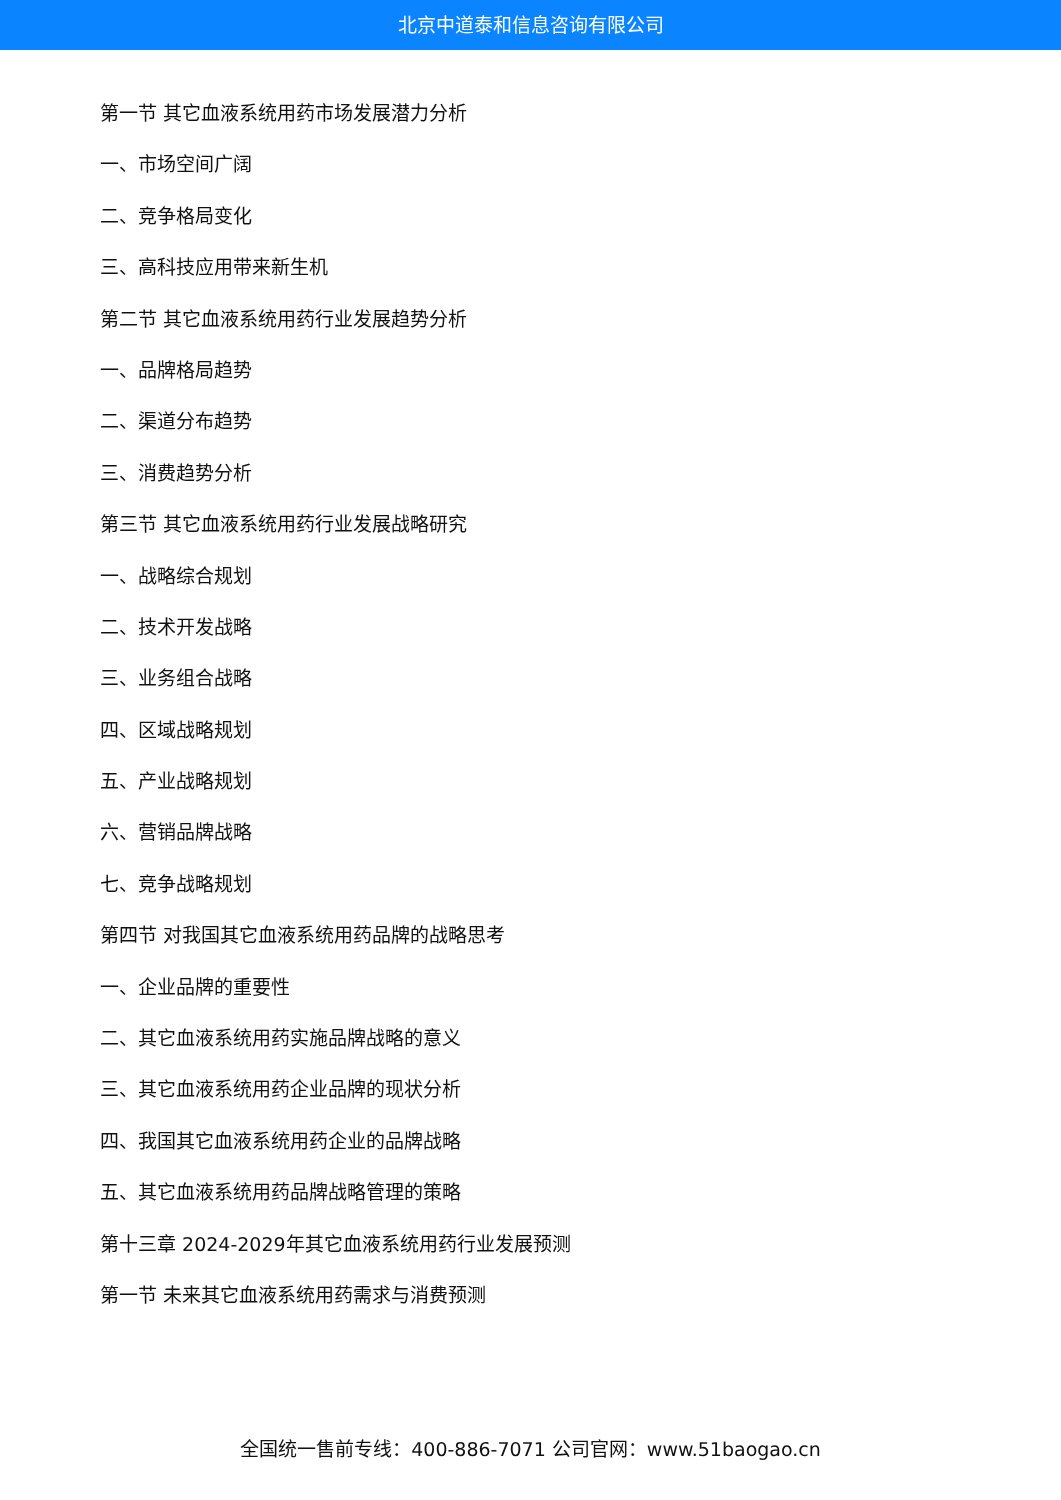北京中道泰和信息咨询有限公司
第一节 其它血液系统用药市场发展潜力分析
一、市场空间广阔
二、竞争格局变化
三、高科技应用带来新生机
第二节 其它血液系统用药行业发展趋势分析
一、品牌格局趋势
二、渠道分布趋势
三、消费趋势分析
第三节 其它血液系统用药行业发展战略研究
一、战略综合规划
二、技术开发战略
三、业务组合战略
四、区域战略规划
五、产业战略规划
六、营销品牌战略
七、竞争战略规划
第四节 对我国其它血液系统用药品牌的战略思考
一、企业品牌的重要性
二、其它血液系统用药实施品牌战略的意义
三、其它血液系统用药企业品牌的现状分析
四、我国其它血液系统用药企业的品牌战略
五、其它血液系统用药品牌战略管理的策略
第十三章 2024-2029年其它血液系统用药行业发展预测
第一节 未来其它血液系统用药需求与消费预测
全国统一售前专线：400-886-7071 公司官网：www.51baogao.cn